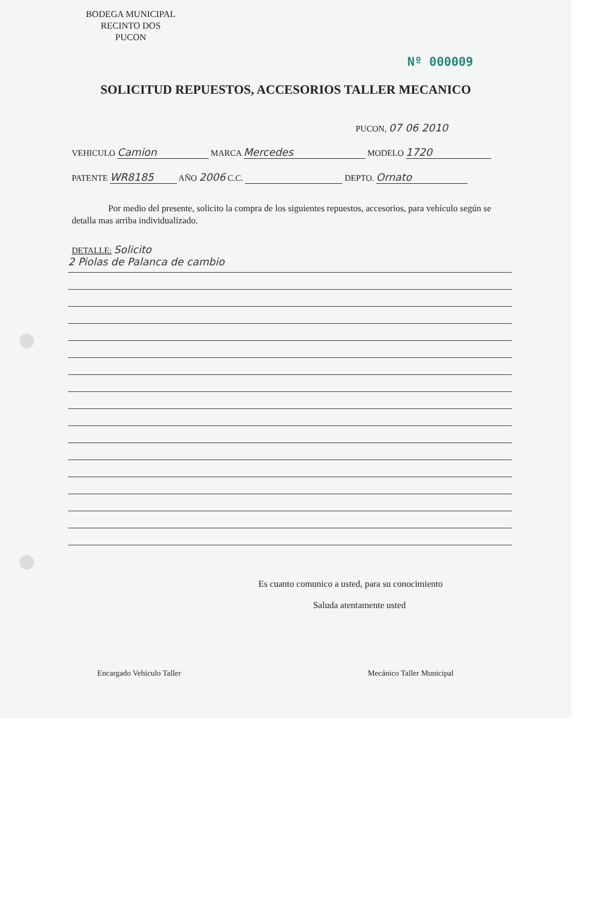BODEGA MUNICIPAL
RECINTO DOS
PUCON
Nº 000009
SOLICITUD REPUESTOS, ACCESORIOS TALLER MECANICO
PUCON, 07 06 2010
VEHICULO Camion MARCA Mercedes MODELO 1720
PATENTE WR8185 AÑO 2006 C.C. DEPTO. Ornato
Por medio del presente, solicito la compra de los siguientes repuestos, accesorios, para vehículo según se detalla mas arriba individualizado.
DETALLE: Solicito
2 Piolas de Palanca de cambio
Es cuanto comunico a usted, para su conocimiento
Saluda atentamente usted
Encargado Vehículo Taller Mecánico Taller Municipal